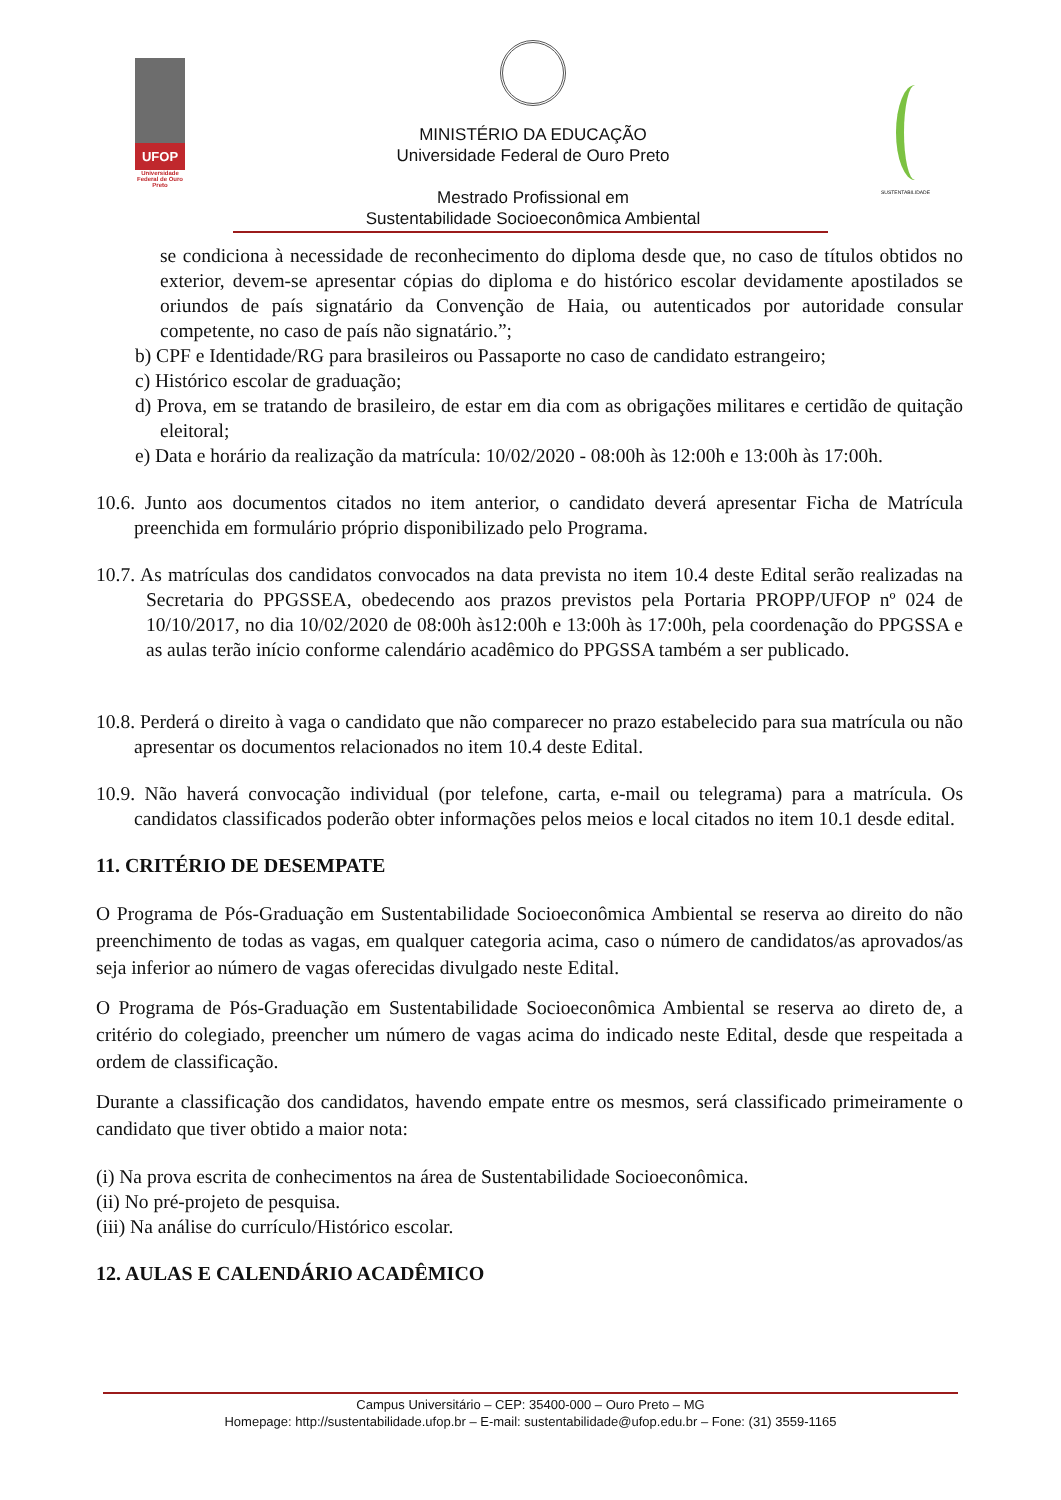UFOP
Universidade Federal de Ouro Preto
MINISTÉRIO DA EDUCAÇÃO
Universidade Federal de Ouro Preto
Mestrado Profissional em
Sustentabilidade Socioeconômica Ambiental
SUSTENTABILIDADE
se condiciona à necessidade de reconhecimento do diploma desde que, no caso de títulos obtidos no exterior, devem-se apresentar cópias do diploma e do histórico escolar devidamente apostilados se oriundos de país signatário da Convenção de Haia, ou autenticados por autoridade consular competente, no caso de país não signatário.”;
b) CPF e Identidade/RG para brasileiros ou Passaporte no caso de candidato estrangeiro;
c) Histórico escolar de graduação;
d) Prova, em se tratando de brasileiro, de estar em dia com as obrigações militares e certidão de quitação eleitoral;
e) Data e horário da realização da matrícula: 10/02/2020 - 08:00h às 12:00h e 13:00h às 17:00h.
10.6. Junto aos documentos citados no item anterior, o candidato deverá apresentar Ficha de Matrícula preenchida em formulário próprio disponibilizado pelo Programa.
10.7. As matrículas dos candidatos convocados na data prevista no item 10.4 deste Edital serão realizadas na Secretaria do PPGSSEA, obedecendo aos prazos previstos pela Portaria PROPP/UFOP nº 024 de 10/10/2017, no dia 10/02/2020 de 08:00h às12:00h e 13:00h às 17:00h, pela coordenação do PPGSSA e as aulas terão início conforme calendário acadêmico do PPGSSA também a ser publicado.
10.8. Perderá o direito à vaga o candidato que não comparecer no prazo estabelecido para sua matrícula ou não apresentar os documentos relacionados no item 10.4 deste Edital.
10.9. Não haverá convocação individual (por telefone, carta, e-mail ou telegrama) para a matrícula. Os candidatos classificados poderão obter informações pelos meios e local citados no item 10.1 desde edital.
11. CRITÉRIO DE DESEMPATE
O Programa de Pós-Graduação em Sustentabilidade Socioeconômica Ambiental se reserva ao direito do não preenchimento de todas as vagas, em qualquer categoria acima, caso o número de candidatos/as aprovados/as seja inferior ao número de vagas oferecidas divulgado neste Edital.
O Programa de Pós-Graduação em Sustentabilidade Socioeconômica Ambiental se reserva ao direto de, a critério do colegiado, preencher um número de vagas acima do indicado neste Edital, desde que respeitada a ordem de classificação.
Durante a classificação dos candidatos, havendo empate entre os mesmos, será classificado primeiramente o candidato que tiver obtido a maior nota:
(i) Na prova escrita de conhecimentos na área de Sustentabilidade Socioeconômica.
(ii) No pré-projeto de pesquisa.
(iii) Na análise do currículo/Histórico escolar.
12. AULAS E CALENDÁRIO ACADÊMICO
Campus Universitário – CEP: 35400-000 – Ouro Preto – MG
Homepage: http://sustentabilidade.ufop.br – E-mail: sustentabilidade@ufop.edu.br – Fone: (31) 3559-1165